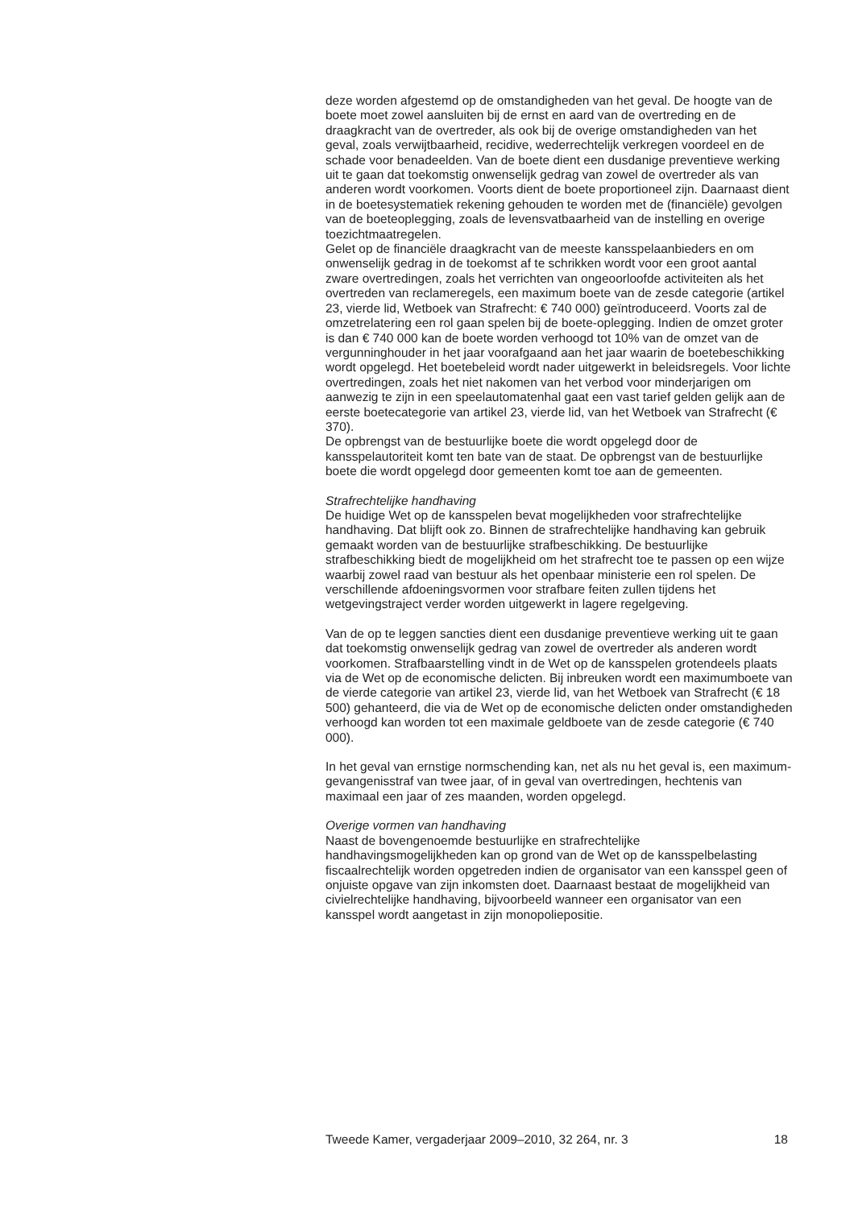deze worden afgestemd op de omstandigheden van het geval. De hoogte van de boete moet zowel aansluiten bij de ernst en aard van de overtreding en de draagkracht van de overtreder, als ook bij de overige omstandigheden van het geval, zoals verwijtbaarheid, recidive, wederrechtelijk verkregen voordeel en de schade voor benadeelden. Van de boete dient een dusdanige preventieve werking uit te gaan dat toekomstig onwenselijk gedrag van zowel de overtreder als van anderen wordt voorkomen. Voorts dient de boete proportioneel zijn. Daarnaast dient in de boetesystematiek rekening gehouden te worden met de (financiële) gevolgen van de boeteoplegging, zoals de levensvatbaarheid van de instelling en overige toezichtmaatregelen.
Gelet op de financiële draagkracht van de meeste kansspelaanbieders en om onwenselijk gedrag in de toekomst af te schrikken wordt voor een groot aantal zware overtredingen, zoals het verrichten van ongeoorloofde activiteiten als het overtreden van reclameregels, een maximum boete van de zesde categorie (artikel 23, vierde lid, Wetboek van Strafrecht: € 740 000) geïntroduceerd. Voorts zal de omzetrelatering een rol gaan spelen bij de boete-oplegging. Indien de omzet groter is dan € 740 000 kan de boete worden verhoogd tot 10% van de omzet van de vergunninghouder in het jaar voorafgaand aan het jaar waarin de boetebeschikking wordt opgelegd. Het boetebeleid wordt nader uitgewerkt in beleidsregels. Voor lichte overtredingen, zoals het niet nakomen van het verbod voor minderjarigen om aanwezig te zijn in een speelautomatenhal gaat een vast tarief gelden gelijk aan de eerste boetecategorie van artikel 23, vierde lid, van het Wetboek van Strafrecht (€ 370).
De opbrengst van de bestuurlijke boete die wordt opgelegd door de kansspelautoriteit komt ten bate van de staat. De opbrengst van de bestuurlijke boete die wordt opgelegd door gemeenten komt toe aan de gemeenten.
Strafrechtelijke handhaving
De huidige Wet op de kansspelen bevat mogelijkheden voor strafrechtelijke handhaving. Dat blijft ook zo. Binnen de strafrechtelijke handhaving kan gebruik gemaakt worden van de bestuurlijke strafbeschikking. De bestuurlijke strafbeschikking biedt de mogelijkheid om het strafrecht toe te passen op een wijze waarbij zowel raad van bestuur als het openbaar ministerie een rol spelen. De verschillende afdoeningsvormen voor strafbare feiten zullen tijdens het wetgevingstraject verder worden uitgewerkt in lagere regelgeving.
Van de op te leggen sancties dient een dusdanige preventieve werking uit te gaan dat toekomstig onwenselijk gedrag van zowel de overtreder als anderen wordt voorkomen. Strafbaarstelling vindt in de Wet op de kansspelen grotendeels plaats via de Wet op de economische delicten. Bij inbreuken wordt een maximumboete van de vierde categorie van artikel 23, vierde lid, van het Wetboek van Strafrecht (€ 18 500) gehanteerd, die via de Wet op de economische delicten onder omstandigheden verhoogd kan worden tot een maximale geldboete van de zesde categorie (€ 740 000).
In het geval van ernstige normschending kan, net als nu het geval is, een maximum-gevangenisstraf van twee jaar, of in geval van overtredingen, hechtenis van maximaal een jaar of zes maanden, worden opgelegd.
Overige vormen van handhaving
Naast de bovengenoemde bestuurlijke en strafrechtelijke handhavingsmogelijkheden kan op grond van de Wet op de kansspelbelasting fiscaalrechtelijk worden opgetreden indien de organisator van een kansspel geen of onjuiste opgave van zijn inkomsten doet. Daarnaast bestaat de mogelijkheid van civielrechtelijke handhaving, bijvoorbeeld wanneer een organisator van een kansspel wordt aangetast in zijn monopoliepositie.
Tweede Kamer, vergaderjaar 2009–2010, 32 264, nr. 3 18